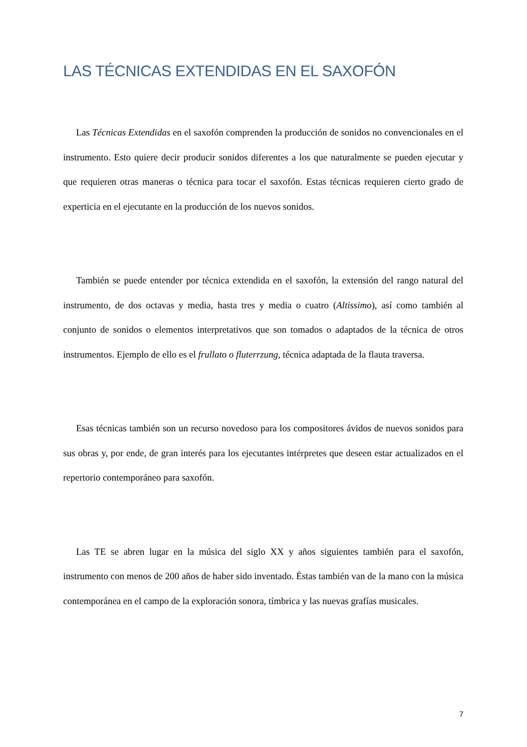LAS TÉCNICAS EXTENDIDAS EN EL SAXOFÓN
Las Técnicas Extendidas en el saxofón comprenden la producción de sonidos no convencionales en el instrumento. Esto quiere decir producir sonidos diferentes a los que naturalmente se pueden ejecutar y que requieren otras maneras o técnica para tocar el saxofón. Estas técnicas requieren cierto grado de experticia en el ejecutante en la producción de los nuevos sonidos.
También se puede entender por técnica extendida en el saxofón, la extensión del rango natural del instrumento, de dos octavas y media, hasta tres y media o cuatro (Altissimo), así como también al conjunto de sonidos o elementos interpretativos que son tomados o adaptados de la técnica de otros instrumentos. Ejemplo de ello es el frullato o fluterrzung, técnica adaptada de la flauta traversa.
Esas técnicas también son un recurso novedoso para los compositores ávidos de nuevos sonidos para sus obras y, por ende, de gran interés para los ejecutantes intérpretes que deseen estar actualizados en el repertorio contemporáneo para saxofón.
Las TE se abren lugar en la música del siglo XX y años siguientes también para el saxofón, instrumento con menos de 200 años de haber sido inventado. Éstas también van de la mano con la música contemporánea en el campo de la exploración sonora, tímbrica y las nuevas grafías musicales.
7